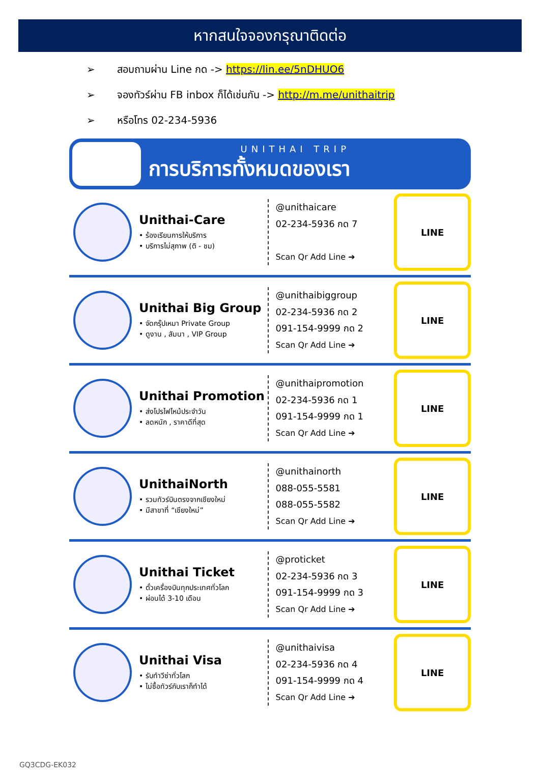หากสนใจจองกรุณาติดต่อ
➢ สอบถามผ่าน Line กด -> https://lin.ee/5nDHUO6
➢ จองทัวร์ผ่าน FB inbox ก็ได้เช่นกัน -> http://m.me/unithaitrip
➢ หรือโทร 02-234-5936
UNITHAI TRIP
การบริการทั้งหมดของเรา
Unithai-Care
• ร้องเรียนการให้บริการ
• บริการไม่สุภาพ (ติ - ชม)
@unithaicare
02-234-5936 กด 7
Scan Qr Add Line ➔
LINE
Unithai Big Group
• จัดกรุ๊ปเหมา Private Group
• ดูงาน , สัมนา , VIP Group
@unithaibiggroup
02-234-5936 กด 2
091-154-9999 กด 2
Scan Qr Add Line ➔
LINE
Unithai Promotion
• ส่งโปรไฟไหม้ประจำวัน
• ลดหนัก , ราคาดีที่สุด
@unithaipromotion
02-234-5936 กด 1
091-154-9999 กด 1
Scan Qr Add Line ➔
LINE
UnithaiNorth
• รวมทัวร์บินตรงจากเชียงใหม่
• มีสาขาที่ “เชียงใหม่”
@unithainorth
088-055-5581
088-055-5582
Scan Qr Add Line ➔
LINE
Unithai Ticket
• ตั๋วเครื่องบินทุกประเทศทั่วโลก
• ผ่อนได้ 3-10 เดือน
@proticket
02-234-5936 กด 3
091-154-9999 กด 3
Scan Qr Add Line ➔
LINE
Unithai Visa
• รับทำวีซ่าทั่วโลก
• ไม่ซื้อทัวร์กับเราก็ทำได้
@unithaivisa
02-234-5936 กด 4
091-154-9999 กด 4
Scan Qr Add Line ➔
LINE
GQ3CDG-EK032